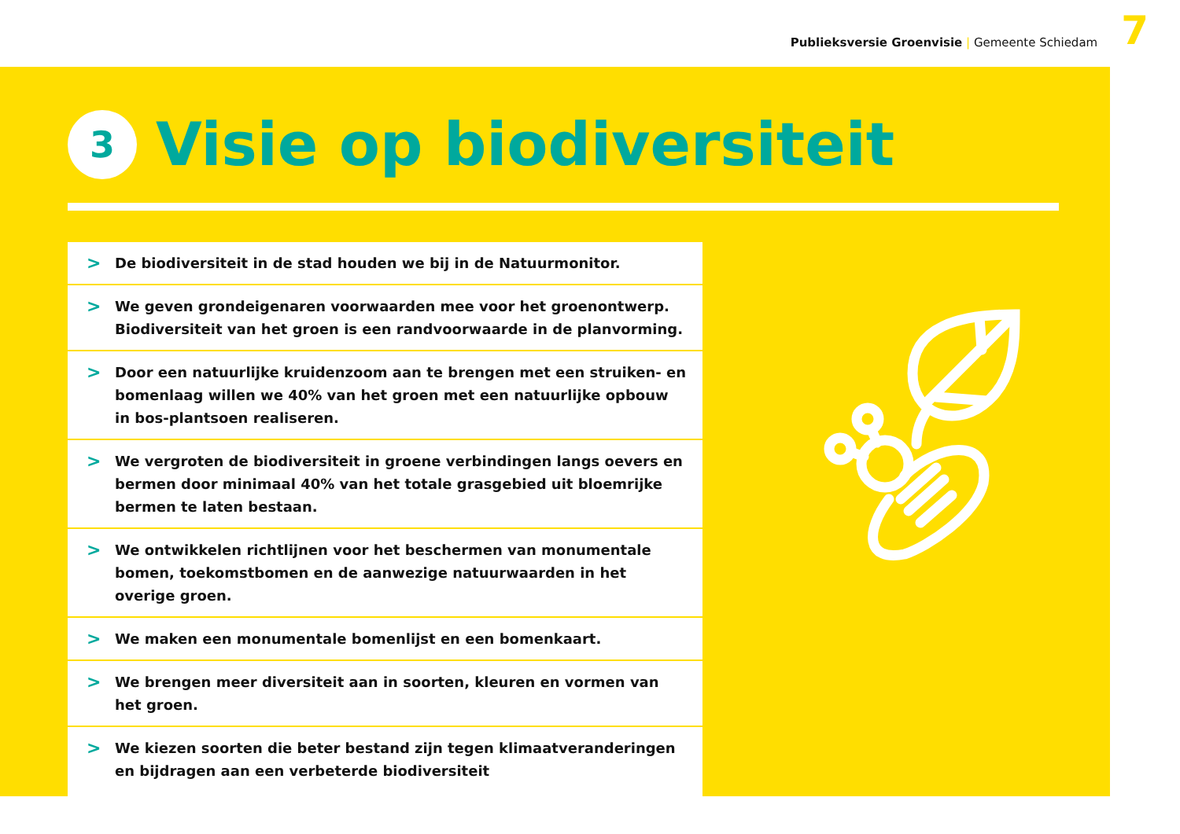Publieksversie Groenvisie | Gemeente Schiedam
7
3
Visie op biodiversiteit
> De biodiversiteit in de stad houden we bij in de Natuurmonitor.
> We geven grondeigenaren voorwaarden mee voor het groenontwerp. Biodiversiteit van het groen is een randvoorwaarde in de planvorming.
> Door een natuurlijke kruidenzoom aan te brengen met een struiken- en bomenlaag willen we 40% van het groen met een natuurlijke opbouw in bos-plantsoen realiseren.
> We vergroten de biodiversiteit in groene verbindingen langs oevers en bermen door minimaal 40% van het totale grasgebied uit bloemrijke bermen te laten bestaan.
> We ontwikkelen richtlijnen voor het beschermen van monumentale bomen, toekomstbomen en de aanwezige natuurwaarden in het overige groen.
> We maken een monumentale bomenlijst en een bomenkaart.
> We brengen meer diversiteit aan in soorten, kleuren en vormen van het groen.
> We kiezen soorten die beter bestand zijn tegen klimaatveranderingen en bijdragen aan een verbeterde biodiversiteit